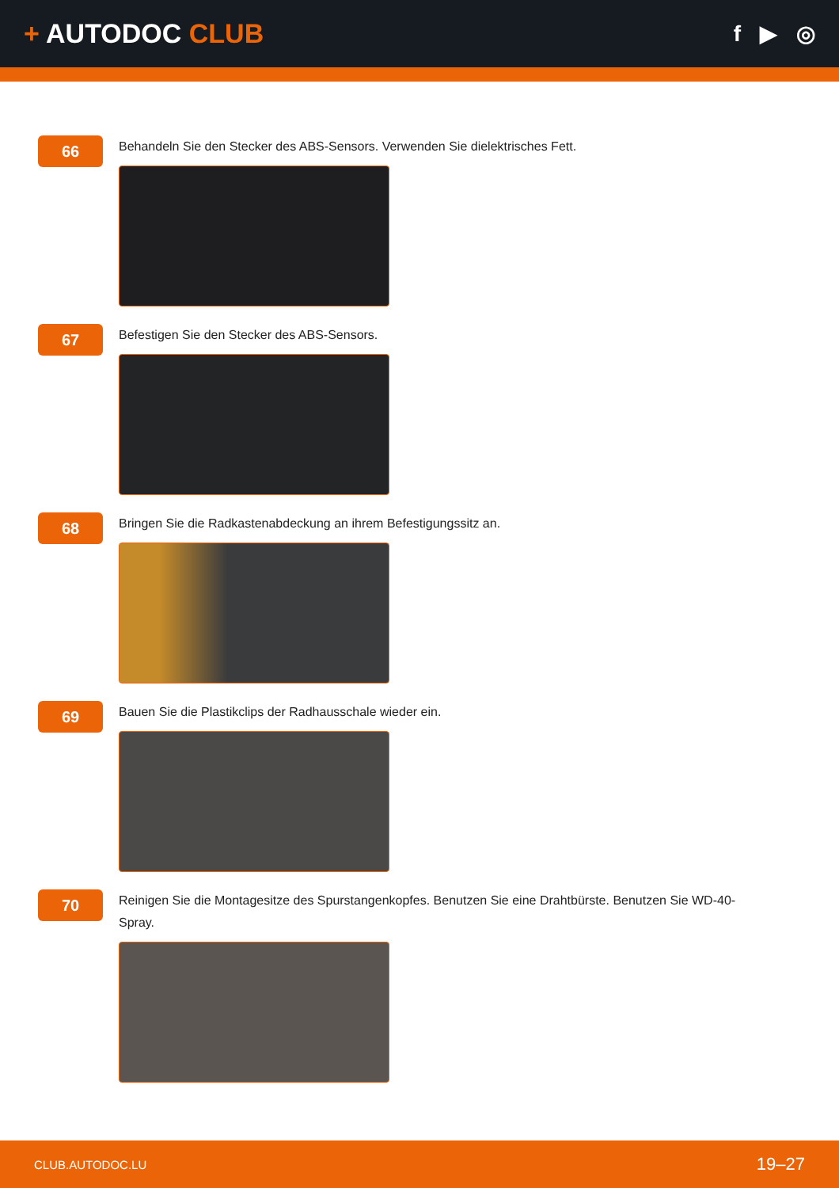+ AUTODOC CLUB
f ▶ ◎
66
Behandeln Sie den Stecker des ABS-Sensors. Verwenden Sie dielektrisches Fett.
67
Befestigen Sie den Stecker des ABS-Sensors.
68
Bringen Sie die Radkastenabdeckung an ihrem Befestigungssitz an.
69
Bauen Sie die Plastikclips der Radhausschale wieder ein.
70
Reinigen Sie die Montagesitze des Spurstangenkopfes. Benutzen Sie eine Drahtbürste. Benutzen Sie WD-40-Spray.
CLUB.AUTODOC.LU 19–27